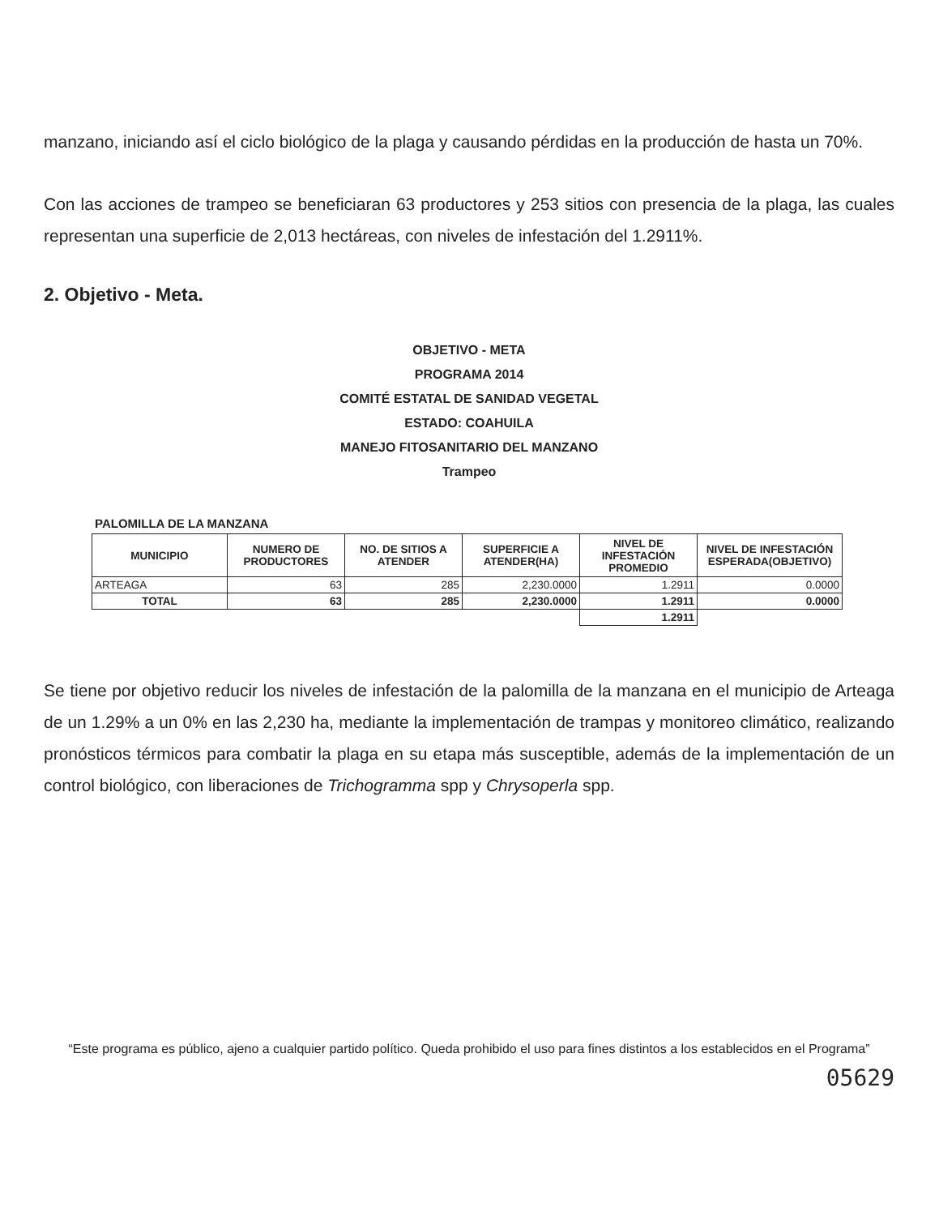manzano, iniciando así el ciclo biológico de la plaga y causando pérdidas en la producción de hasta un 70%.
Con las acciones de trampeo se beneficiaran 63 productores y 253 sitios con presencia de la plaga, las cuales representan una superficie de 2,013 hectáreas, con niveles de infestación del 1.2911%.
2. Objetivo - Meta.
OBJETIVO - META
PROGRAMA 2014
COMITÉ ESTATAL DE SANIDAD VEGETAL
ESTADO: COAHUILA
MANEJO FITOSANITARIO DEL MANZANO
Trampeo
PALOMILLA DE LA MANZANA
| MUNICIPIO | NUMERO DE PRODUCTORES | NO. DE SITIOS A ATENDER | SUPERFICIE A ATENDER(HA) | NIVEL DE INFESTACIÓN PROMEDIO | NIVEL DE INFESTACIÓN ESPERADA(OBJETIVO) |
| --- | --- | --- | --- | --- | --- |
| ARTEAGA | 63 | 285 | 2,230.0000 | 1.2911 | 0.0000 |
| TOTAL | 63 | 285 | 2,230.0000 | 1.2911 | 0.0000 |
| | | | | 1.2911 | |
Se tiene por objetivo reducir los niveles de infestación de la palomilla de la manzana en el municipio de Arteaga de un 1.29% a un 0% en las 2,230 ha, mediante la implementación de trampas y monitoreo climático, realizando pronósticos térmicos para combatir la plaga en su etapa más susceptible, además de la implementación de un control biológico, con liberaciones de Trichogramma spp y Chrysoperla spp.
“Este programa es público, ajeno a cualquier partido político. Queda prohibido el uso para fines distintos a los establecidos en el Programa”
05629